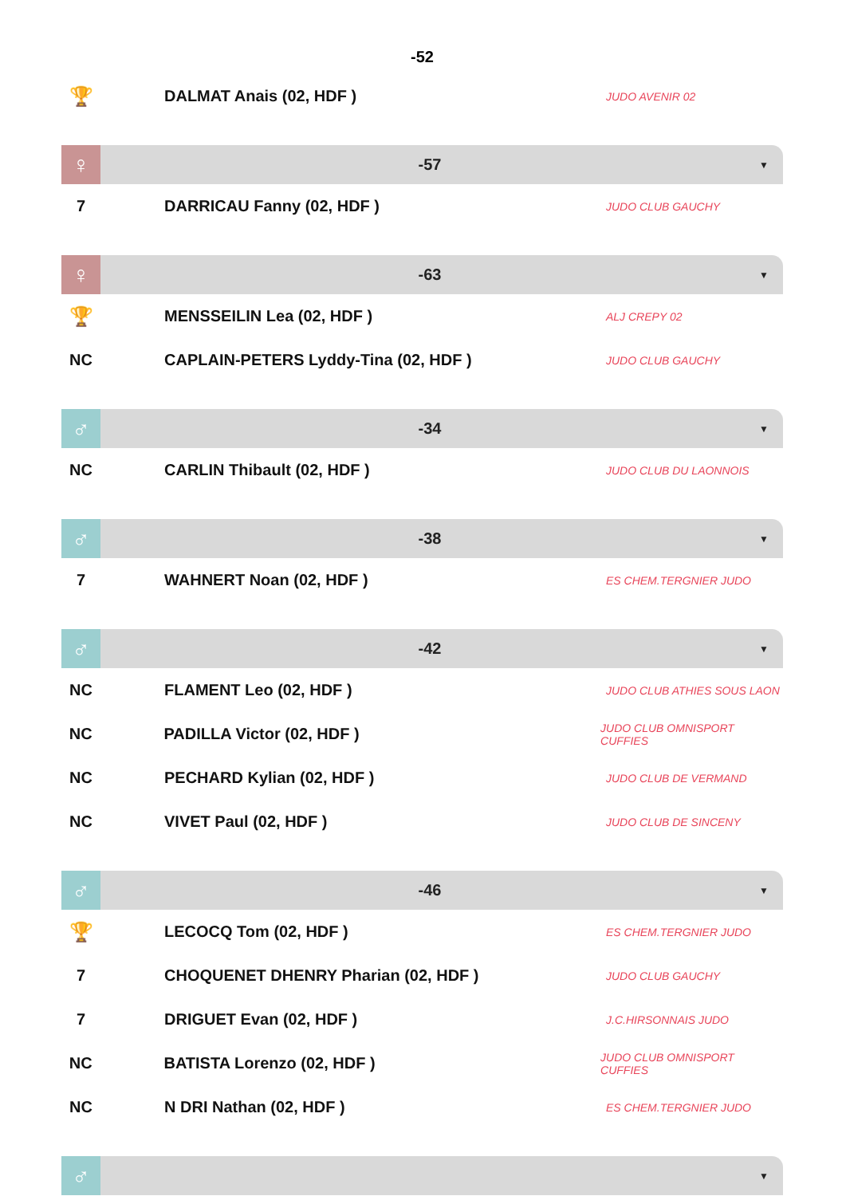-52
🏆
DALMAT Anais (02, HDF )
JUDO AVENIR 02
♀
-57
▼
7 DARRICAU Fanny (02, HDF )
JUDO CLUB GAUCHY
♀
-63
▼
🏆
MENSSEILIN Lea (02, HDF )
ALJ CREPY 02
NC CAPLAIN-PETERS Lyddy-Tina (02, HDF )
JUDO CLUB GAUCHY
♂
-34
▼
NC CARLIN Thibault (02, HDF )
JUDO CLUB DU LAONNOIS
♂
-38
▼
7 WAHNERT Noan (02, HDF )
ES CHEM.TERGNIER JUDO
♂
-42
▼
NC FLAMENT Leo (02, HDF )
JUDO CLUB ATHIES SOUS LAON
NC PADILLA Victor (02, HDF )
JUDO CLUB OMNISPORT CUFFIES
NC PECHARD Kylian (02, HDF )
JUDO CLUB DE VERMAND
NC VIVET Paul (02, HDF )
JUDO CLUB DE SINCENY
♂
-46
▼
🏆
LECOCQ Tom (02, HDF )
ES CHEM.TERGNIER JUDO
7 CHOQUENET DHENRY Pharian (02, HDF )
JUDO CLUB GAUCHY
7 DRIGUET Evan (02, HDF )
J.C.HIRSONNAIS JUDO
NC BATISTA Lorenzo (02, HDF )
JUDO CLUB OMNISPORT CUFFIES
NC N DRI Nathan (02, HDF )
ES CHEM.TERGNIER JUDO
♂
▼